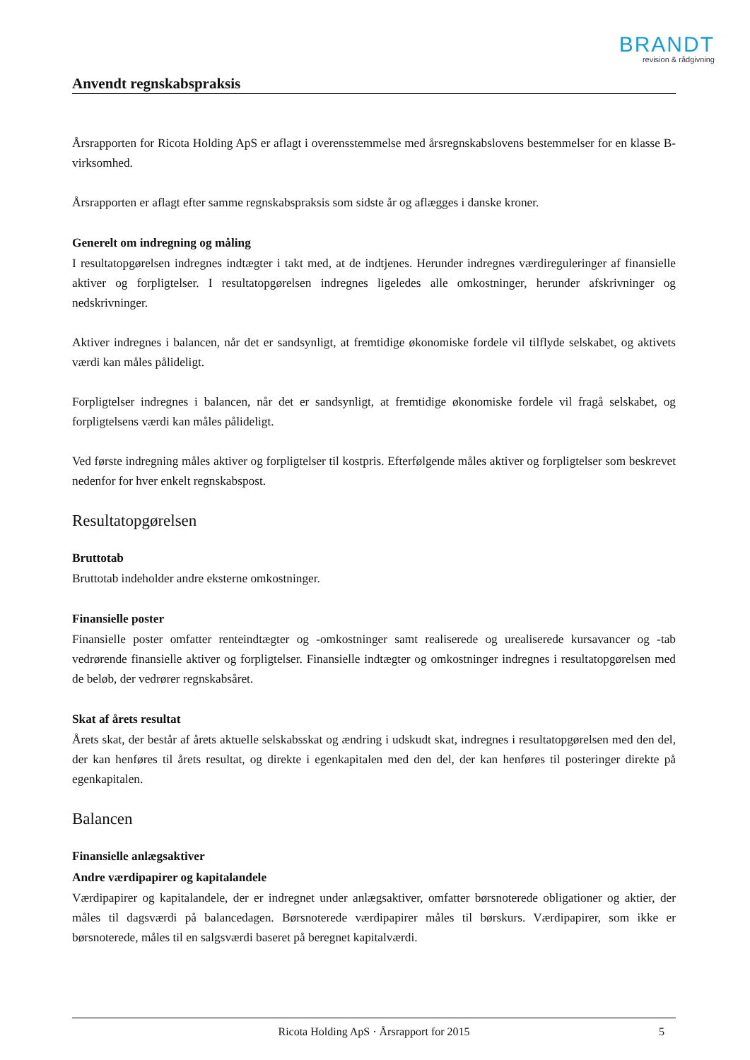BRANDT
revision & rådgivning
Anvendt regnskabspraksis
Årsrapporten for Ricota Holding ApS er aflagt i overensstemmelse med årsregnskabslovens bestemmelser for en klasse B-virksomhed.
Årsrapporten er aflagt efter samme regnskabspraksis som sidste år og aflægges i danske kroner.
Generelt om indregning og måling
I resultatopgørelsen indregnes indtægter i takt med, at de indtjenes. Herunder indregnes værdireguleringer af finansielle aktiver og forpligtelser. I resultatopgørelsen indregnes ligeledes alle omkostninger, herunder afskrivninger og nedskrivninger.
Aktiver indregnes i balancen, når det er sandsynligt, at fremtidige økonomiske fordele vil tilflyde selskabet, og aktivets værdi kan måles pålideligt.
Forpligtelser indregnes i balancen, når det er sandsynligt, at fremtidige økonomiske fordele vil fragå selskabet, og forpligtelsens værdi kan måles pålideligt.
Ved første indregning måles aktiver og forpligtelser til kostpris. Efterfølgende måles aktiver og forpligtelser som beskrevet nedenfor for hver enkelt regnskabspost.
Resultatopgørelsen
Bruttotab
Bruttotab indeholder andre eksterne omkostninger.
Finansielle poster
Finansielle poster omfatter renteindtægter og -omkostninger samt realiserede og urealiserede kursavancer og -tab vedrørende finansielle aktiver og forpligtelser. Finansielle indtægter og omkostninger indregnes i resultatopgørelsen med de beløb, der vedrører regnskabsåret.
Skat af årets resultat
Årets skat, der består af årets aktuelle selskabsskat og ændring i udskudt skat, indregnes i resultatopgørelsen med den del, der kan henføres til årets resultat, og direkte i egenkapitalen med den del, der kan henføres til posteringer direkte på egenkapitalen.
Balancen
Finansielle anlægsaktiver
Andre værdipapirer og kapitalandele
Værdipapirer og kapitalandele, der er indregnet under anlægsaktiver, omfatter børsnoterede obligationer og aktier, der måles til dagsværdi på balancedagen. Børsnoterede værdipapirer måles til børskurs. Værdipapirer, som ikke er børsnoterede, måles til en salgsværdi baseret på beregnet kapitalværdi.
Ricota Holding ApS · Årsrapport for 2015 5